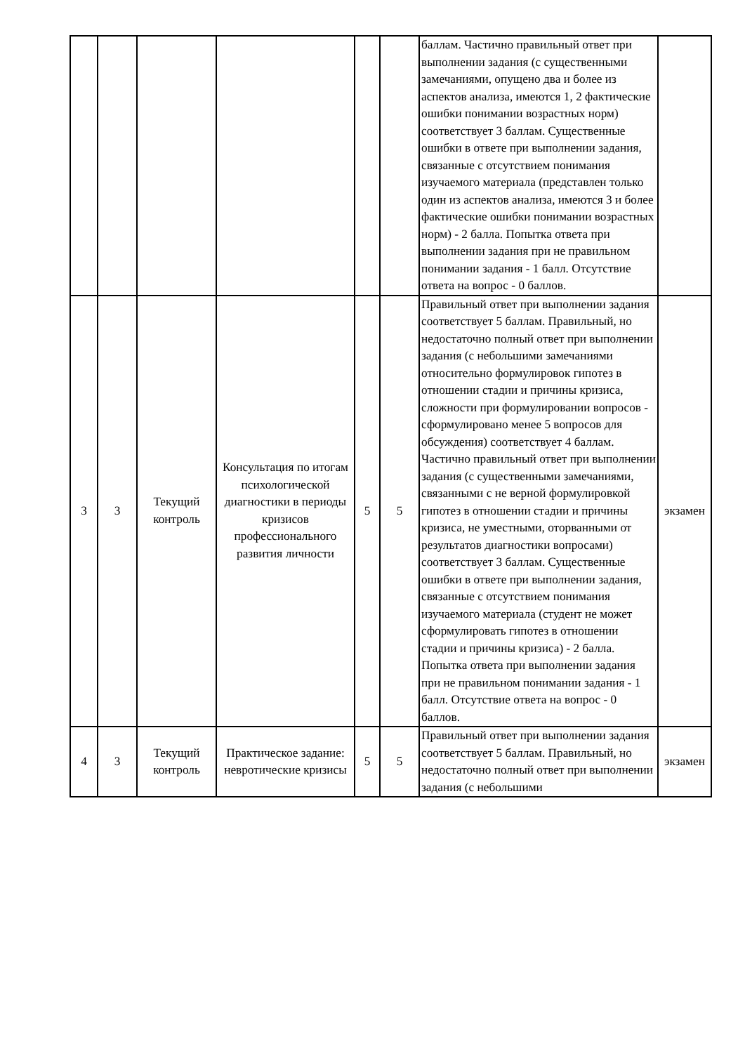| | | | | | | баллам. Частично правильный ответ при выполнении задания (с существенными замечаниями, опущено два и более из аспектов анализа, имеются 1, 2 фактические ошибки понимании возрастных норм) соответствует 3 баллам. Существенные ошибки в ответе при выполнении задания, связанные с отсутствием понимания изучаемого материала (представлен только один из аспектов анализа, имеются 3 и более фактические ошибки понимании возрастных норм) - 2 балла. Попытка ответа при выполнении задания при не правильном понимании задания - 1 балл. Отсутствие ответа на вопрос - 0 баллов. | |
| 3 | 3 | Текущий контроль | Консультация по итогам психологической диагностики в периоды кризисов профессионального развития личности | 5 | 5 | Правильный ответ при выполнении задания соответствует 5 баллам. Правильный, но недостаточно полный ответ при выполнении задания (с небольшими замечаниями относительно формулировок гипотез в отношении стадии и причины кризиса, сложности при формулировании вопросов - сформулировано менее 5 вопросов для обсуждения) соответствует 4 баллам. Частично правильный ответ при выполнении задания (с существенными замечаниями, связанными с не верной формулировкой гипотез в отношении стадии и причины кризиса, не уместными, оторванными от результатов диагностики вопросами) соответствует 3 баллам. Существенные ошибки в ответе при выполнении задания, связанные с отсутствием понимания изучаемого материала (студент не может сформулировать гипотез в отношении стадии и причины кризиса) - 2 балла. Попытка ответа при выполнении задания при не правильном понимании задания - 1 балл. Отсутствие ответа на вопрос - 0 баллов. | экзамен |
| 4 | 3 | Текущий контроль | Практическое задание: невротические кризисы | 5 | 5 | Правильный ответ при выполнении задания соответствует 5 баллам. Правильный, но недостаточно полный ответ при выполнении задания (с небольшими | экзамен |